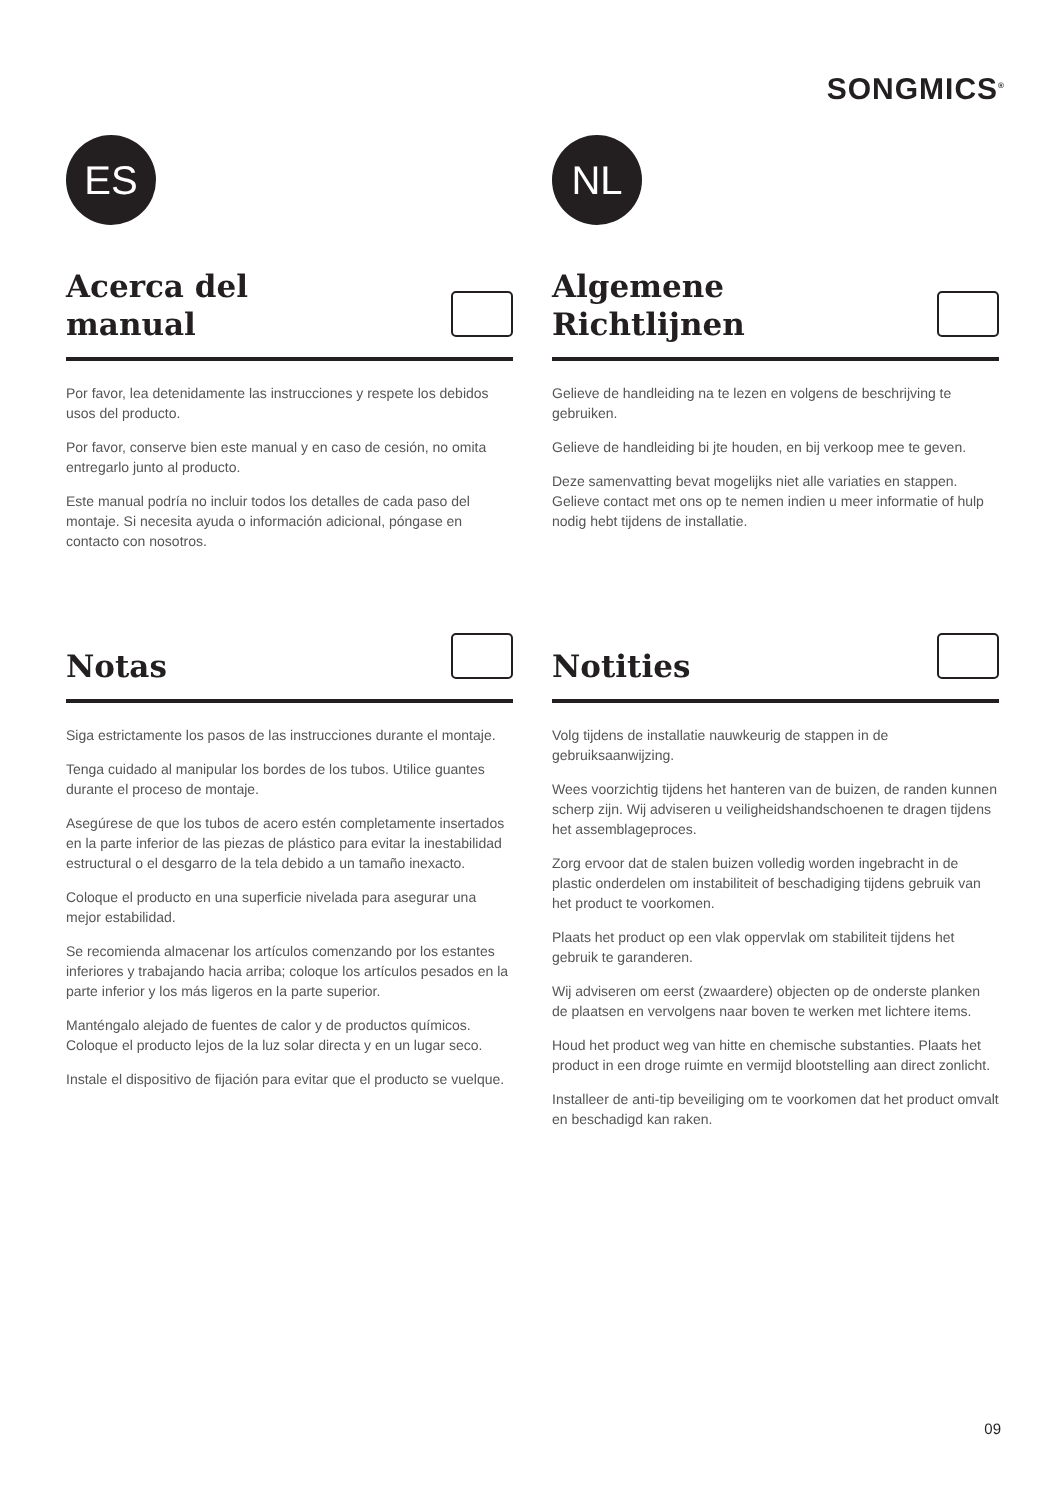SONGMICS<sup>®</sup>
ES
Acerca del
manual
Por favor, lea detenidamente las instrucciones y respete los debidos usos del producto.
Por favor, conserve bien este manual y en caso de cesión, no omita entregarlo junto al producto.
Este manual podría no incluir todos los detalles de cada paso del montaje. Si necesita ayuda o información adicional, póngase en contacto con nosotros.
Notas
Siga estrictamente los pasos de las instrucciones durante el montaje.
Tenga cuidado al manipular los bordes de los tubos. Utilice guantes durante el proceso de montaje.
Asegúrese de que los tubos de acero estén completamente insertados en la parte inferior de las piezas de plástico para evitar la inestabilidad estructural o el desgarro de la tela debido a un tamaño inexacto.
Coloque el producto en una superficie nivelada para asegurar una mejor estabilidad.
Se recomienda almacenar los artículos comenzando por los estantes inferiores y trabajando hacia arriba; coloque los artículos pesados en la parte inferior y los más ligeros en la parte superior.
Manténgalo alejado de fuentes de calor y de productos químicos. Coloque el producto lejos de la luz solar directa y en un lugar seco.
Instale el dispositivo de fijación para evitar que el producto se vuelque.
NL
Algemene
Richtlijnen
Gelieve de handleiding na te lezen en volgens de beschrijving te gebruiken.
Gelieve de handleiding bi jte houden, en bij verkoop mee te geven.
Deze samenvatting bevat mogelijks niet alle variaties en stappen. Gelieve contact met ons op te nemen indien u meer informatie of hulp nodig hebt tijdens de installatie.
Notities
Volg tijdens de installatie nauwkeurig de stappen in de gebruiksaanwijzing.
Wees voorzichtig tijdens het hanteren van de buizen, de randen kunnen scherp zijn. Wij adviseren u veiligheidshandschoenen te dragen tijdens het assemblageproces.
Zorg ervoor dat de stalen buizen volledig worden ingebracht in de plastic onderdelen om instabiliteit of beschadiging tijdens gebruik van het product te voorkomen.
Plaats het product op een vlak oppervlak om stabiliteit tijdens het gebruik te garanderen.
Wij adviseren om eerst (zwaardere) objecten op de onderste planken de plaatsen en vervolgens naar boven te werken met lichtere items.
Houd het product weg van hitte en chemische substanties. Plaats het product in een droge ruimte en vermijd blootstelling aan direct zonlicht.
Installeer de anti-tip beveiliging om te voorkomen dat het product omvalt en beschadigd kan raken.
09